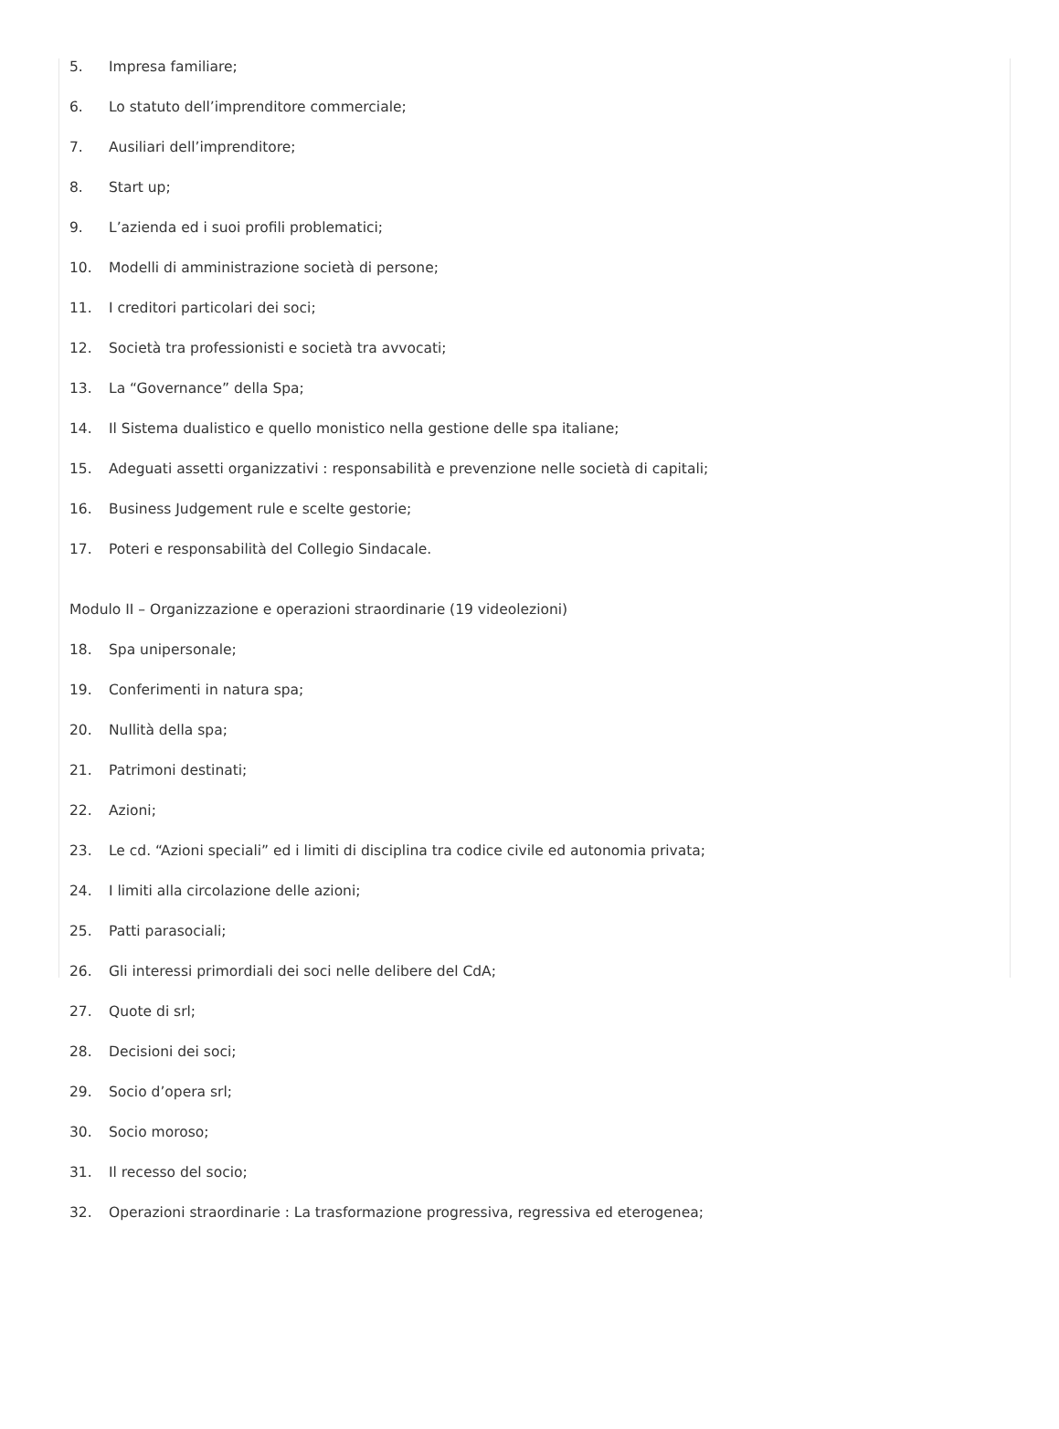5. Impresa familiare;
6. Lo statuto dell’imprenditore commerciale;
7. Ausiliari dell’imprenditore;
8. Start up;
9. L’azienda ed i suoi profili problematici;
10. Modelli di amministrazione società di persone;
11. I creditori particolari dei soci;
12. Società tra professionisti e società tra avvocati;
13. La “Governance” della Spa;
14. Il Sistema dualistico e quello monistico nella gestione delle spa italiane;
15. Adeguati assetti organizzativi : responsabilità e prevenzione nelle società di capitali;
16. Business Judgement rule e scelte gestorie;
17. Poteri e responsabilità del Collegio Sindacale.
Modulo II – Organizzazione e operazioni straordinarie (19 videolezioni)
18. Spa unipersonale;
19. Conferimenti in natura spa;
20. Nullità della spa;
21. Patrimoni destinati;
22. Azioni;
23. Le cd. “Azioni speciali” ed i limiti di disciplina tra codice civile ed autonomia privata;
24. I limiti alla circolazione delle azioni;
25. Patti parasociali;
26. Gli interessi primordiali dei soci nelle delibere del CdA;
27. Quote di srl;
28. Decisioni dei soci;
29. Socio d’opera srl;
30. Socio moroso;
31. Il recesso del socio;
32. Operazioni straordinarie : La trasformazione progressiva, regressiva ed eterogenea;